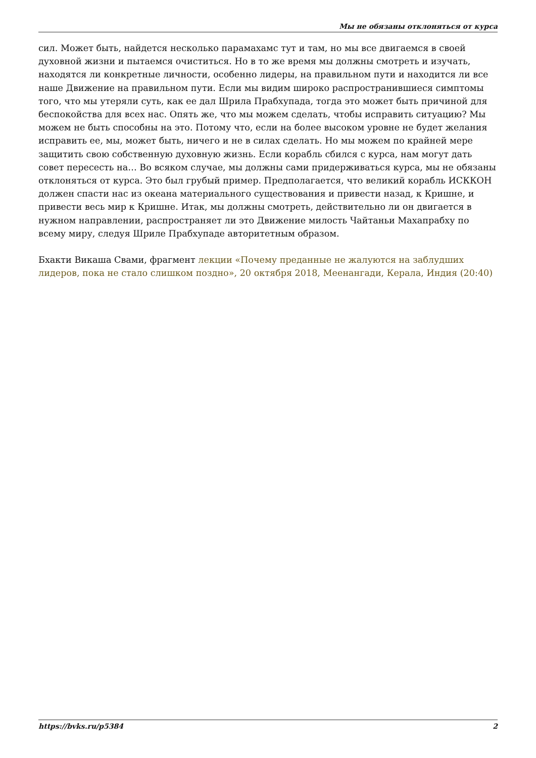Мы не обязаны отклоняться от курса
сил. Может быть, найдется несколько парамахамс тут и там, но мы все двигаемся в своей духовной жизни и пытаемся очиститься. Но в то же время мы должны смотреть и изучать, находятся ли конкретные личности, особенно лидеры, на правильном пути и находится ли все наше Движение на правильном пути. Если мы видим широко распространившиеся симптомы того, что мы утеряли суть, как ее дал Шрила Прабхупада, тогда это может быть причиной для беспокойства для всех нас. Опять же, что мы можем сделать, чтобы исправить ситуацию? Мы можем не быть способны на это. Потому что, если на более высоком уровне не будет желания исправить ее, мы, может быть, ничего и не в силах сделать. Но мы можем по крайней мере защитить свою собственную духовную жизнь. Если корабль сбился с курса, нам могут дать совет пересесть на… Во всяком случае, мы должны сами придерживаться курса, мы не обязаны отклоняться от курса. Это был грубый пример. Предполагается, что великий корабль ИСККОН должен спасти нас из океана материального существования и привести назад, к Кришне, и привести весь мир к Кришне. Итак, мы должны смотреть, действительно ли он двигается в нужном направлении, распространяет ли это Движение милость Чайтаньи Махапрабху по всему миру, следуя Шриле Прабхупаде авторитетным образом.
Бхакти Викаша Свами, фрагмент лекции «Почему преданные не жалуются на заблудших лидеров, пока не стало слишком поздно», 20 октября 2018, Меенангади, Керала, Индия (20:40)
https://bvks.ru/p5384 2